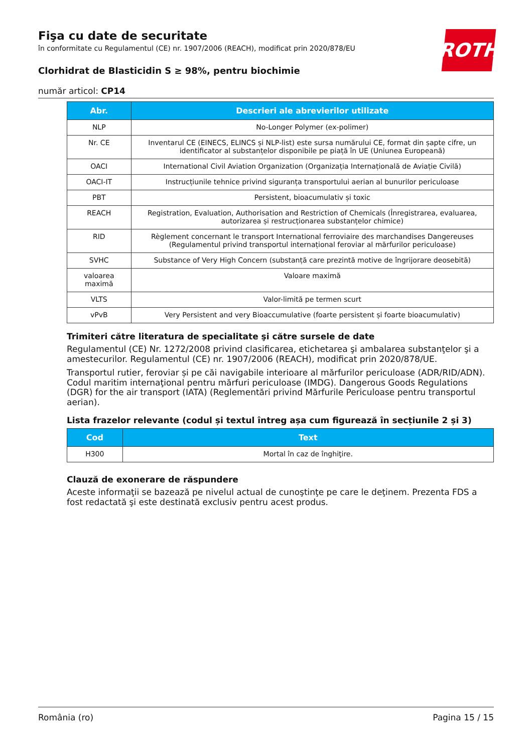ROTH
Fişa cu date de securitate
în conformitate cu Regulamentul (CE) nr. 1907/2006 (REACH), modificat prin 2020/878/EU
Clorhidrat de Blasticidin S ≥ 98%, pentru biochimie
număr articol: CP14
| Abr. | Descrieri ale abrevierilor utilizate |
| --- | --- |
| NLP | No-Longer Polymer (ex-polimer) |
| Nr. CE | Inventarul CE (EINECS, ELINCS și NLP-list) este sursa numărului CE, format din șapte cifre, un identificator al substanțelor disponibile pe piață în UE (Uniunea Europeană) |
| OACI | International Civil Aviation Organization (Organizația Internațională de Aviație Civilă) |
| OACI-IT | Instrucțiunile tehnice privind siguranța transportului aerian al bunurilor periculoase |
| PBT | Persistent, bioacumulativ și toxic |
| REACH | Registration, Evaluation, Authorisation and Restriction of Chemicals (Înregistrarea, evaluarea, autorizarea și restrucționarea substanțelor chimice) |
| RID | Règlement concernant le transport International ferroviaire des marchandises Dangereuses (Regulamentul privind transportul internațional feroviar al mărfurilor periculoase) |
| SVHC | Substance of Very High Concern (substanță care prezintă motive de îngrijorare deosebită) |
| valoarea maximă | Valoare maximă |
| VLTS | Valor-limită pe termen scurt |
| vPvB | Very Persistent and very Bioaccumulative (foarte persistent și foarte bioacumulativ) |
Trimiteri către literatura de specialitate şi către sursele de date
Regulamentul (CE) Nr. 1272/2008 privind clasificarea, etichetarea şi ambalarea substanţelor şi a amestecurilor. Regulamentul (CE) nr. 1907/2006 (REACH), modificat prin 2020/878/UE.
Transportul rutier, feroviar și pe căi navigabile interioare al mărfurilor periculoase (ADR/RID/ADN). Codul maritim internaţional pentru mărfuri periculoase (IMDG). Dangerous Goods Regulations (DGR) for the air transport (IATA) (Reglementări privind Mărfurile Periculoase pentru transportul aerian).
Lista frazelor relevante (codul și textul întreg așa cum figurează în secțiunile 2 și 3)
| Cod | Text |
| --- | --- |
| H300 | Mortal în caz de înghiţire. |
Clauză de exonerare de răspundere
Aceste informaţii se bazează pe nivelul actual de cunoştinţe pe care le deţinem. Prezenta FDS a fost redactată şi este destinată exclusiv pentru acest produs.
România (ro) Pagina 15 / 15